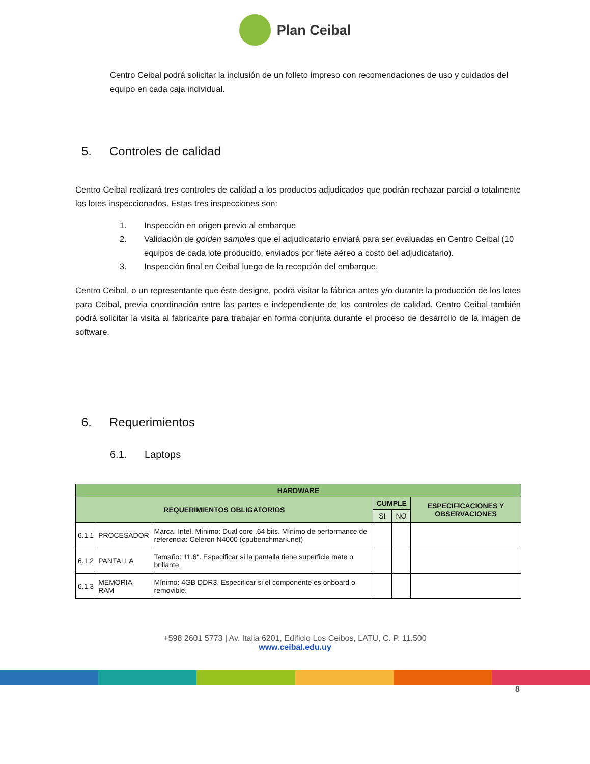Plan Ceibal
Centro Ceibal podrá solicitar la inclusión de un folleto impreso con recomendaciones de uso y cuidados del equipo en cada caja individual.
5. Controles de calidad
Centro Ceibal realizará tres controles de calidad a los productos adjudicados que podrán rechazar parcial o totalmente los lotes inspeccionados. Estas tres inspecciones son:
1. Inspección en origen previo al embarque
2. Validación de golden samples que el adjudicatario enviará para ser evaluadas en Centro Ceibal (10 equipos de cada lote producido, enviados por flete aéreo a costo del adjudicatario).
3. Inspección final en Ceibal luego de la recepción del embarque.
Centro Ceibal, o un representante que éste designe, podrá visitar la fábrica antes y/o durante la producción de los lotes para Ceibal, previa coordinación entre las partes e independiente de los controles de calidad. Centro Ceibal también podrá solicitar la visita al fabricante para trabajar en forma conjunta durante el proceso de desarrollo de la imagen de software.
6. Requerimientos
6.1. Laptops
| HARDWARE | | | | | |
| --- | --- | --- | --- | --- | --- |
| REQUERIMIENTOS OBLIGATORIOS | | | CUMPLE | | ESPECIFICACIONES Y OBSERVACIONES |
| | | | SI | NO | |
| 6.1.1 | PROCESADOR | Marca: Intel. Mínimo: Dual core .64 bits. Mínimo de performance de referencia: Celeron N4000 (cpubenchmark.net) | | | |
| 6.1.2 | PANTALLA | Tamaño: 11.6". Especificar si la pantalla tiene superficie mate o brillante. | | | |
| 6.1.3 | MEMORIA RAM | Mínimo: 4GB DDR3. Especificar si el componente es onboard o removible. | | | |
+598 2601 5773 | Av. Italia 6201, Edificio Los Ceibos, LATU, C. P. 11.500
www.ceibal.edu.uy
8